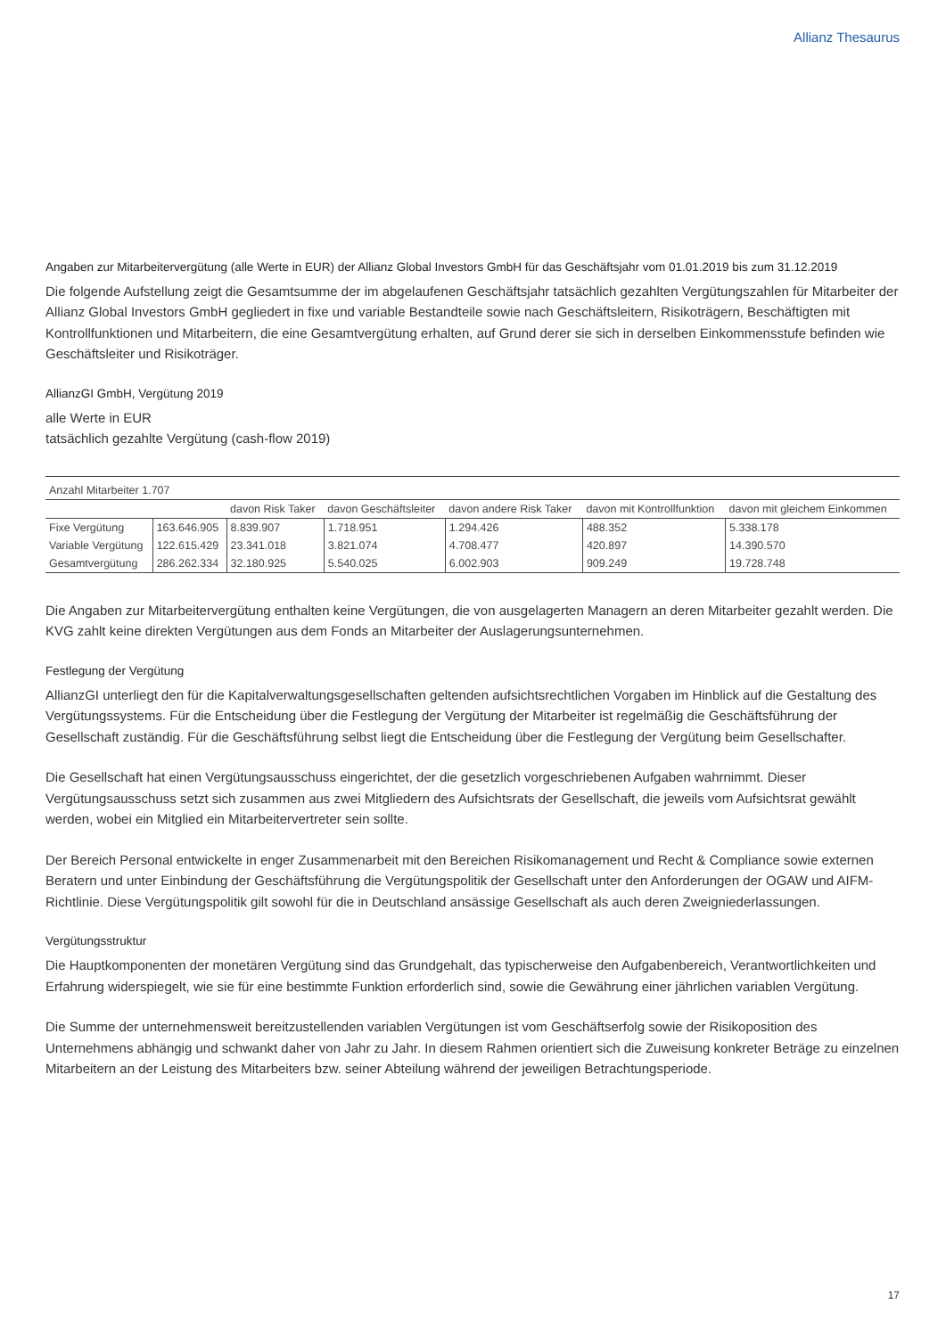Allianz Thesaurus
Angaben zur Mitarbeitervergütung (alle Werte in EUR) der Allianz Global Investors GmbH für das Geschäftsjahr vom 01.01.2019 bis zum 31.12.2019
Die folgende Aufstellung zeigt die Gesamtsumme der im abgelaufenen Geschäftsjahr tatsächlich gezahlten Vergütungszahlen für Mitarbeiter der Allianz Global Investors GmbH gegliedert in fixe und variable Bestandteile sowie nach Geschäftsleitern, Risikoträgern, Beschäftigten mit Kontrollfunktionen und Mitarbeitern, die eine Gesamtvergütung erhalten, auf Grund derer sie sich in derselben Einkommensstufe befinden wie Geschäftsleiter und Risikoträger.
AllianzGI GmbH, Vergütung 2019
alle Werte in EUR
tatsächlich gezahlte Vergütung (cash-flow 2019)
| Anzahl Mitarbeiter 1.707 | | | | | | |
| | | davon Risk Taker | davon Geschäftsleiter | davon andere Risk Taker | davon mit Kontrollfunktion | davon mit gleichem Einkommen |
| Fixe Vergütung | 163.646.905 | 8.839.907 | 1.718.951 | 1.294.426 | 488.352 | 5.338.178 |
| Variable Vergütung | 122.615.429 | 23.341.018 | 3.821.074 | 4.708.477 | 420.897 | 14.390.570 |
| Gesamtvergütung | 286.262.334 | 32.180.925 | 5.540.025 | 6.002.903 | 909.249 | 19.728.748 |
Die Angaben zur Mitarbeitervergütung enthalten keine Vergütungen, die von ausgelagerten Managern an deren Mitarbeiter gezahlt werden. Die KVG zahlt keine direkten Vergütungen aus dem Fonds an Mitarbeiter der Auslagerungsunternehmen.
Festlegung der Vergütung
AllianzGI unterliegt den für die Kapitalverwaltungsgesellschaften geltenden aufsichtsrechtlichen Vorgaben im Hinblick auf die Gestaltung des Vergütungssystems. Für die Entscheidung über die Festlegung der Vergütung der Mitarbeiter ist regelmäßig die Geschäftsführung der Gesellschaft zuständig. Für die Geschäftsführung selbst liegt die Entscheidung über die Festlegung der Vergütung beim Gesellschafter.
Die Gesellschaft hat einen Vergütungsausschuss eingerichtet, der die gesetzlich vorgeschriebenen Aufgaben wahrnimmt. Dieser Vergütungsausschuss setzt sich zusammen aus zwei Mitgliedern des Aufsichtsrats der Gesellschaft, die jeweils vom Aufsichtsrat gewählt werden, wobei ein Mitglied ein Mitarbeitervertreter sein sollte.
Der Bereich Personal entwickelte in enger Zusammenarbeit mit den Bereichen Risikomanagement und Recht & Compliance sowie externen Beratern und unter Einbindung der Geschäftsführung die Vergütungspolitik der Gesellschaft unter den Anforderungen der OGAW und AIFM-Richtlinie. Diese Vergütungspolitik gilt sowohl für die in Deutschland ansässige Gesellschaft als auch deren Zweigniederlassungen.
Vergütungsstruktur
Die Hauptkomponenten der monetären Vergütung sind das Grundgehalt, das typischerweise den Aufgabenbereich, Verantwortlichkeiten und Erfahrung widerspiegelt, wie sie für eine bestimmte Funktion erforderlich sind, sowie die Gewährung einer jährlichen variablen Vergütung.
Die Summe der unternehmensweit bereitzustellenden variablen Vergütungen ist vom Geschäftserfolg sowie der Risikoposition des Unternehmens abhängig und schwankt daher von Jahr zu Jahr. In diesem Rahmen orientiert sich die Zuweisung konkreter Beträge zu einzelnen Mitarbeitern an der Leistung des Mitarbeiters bzw. seiner Abteilung während der jeweiligen Betrachtungsperiode.
17